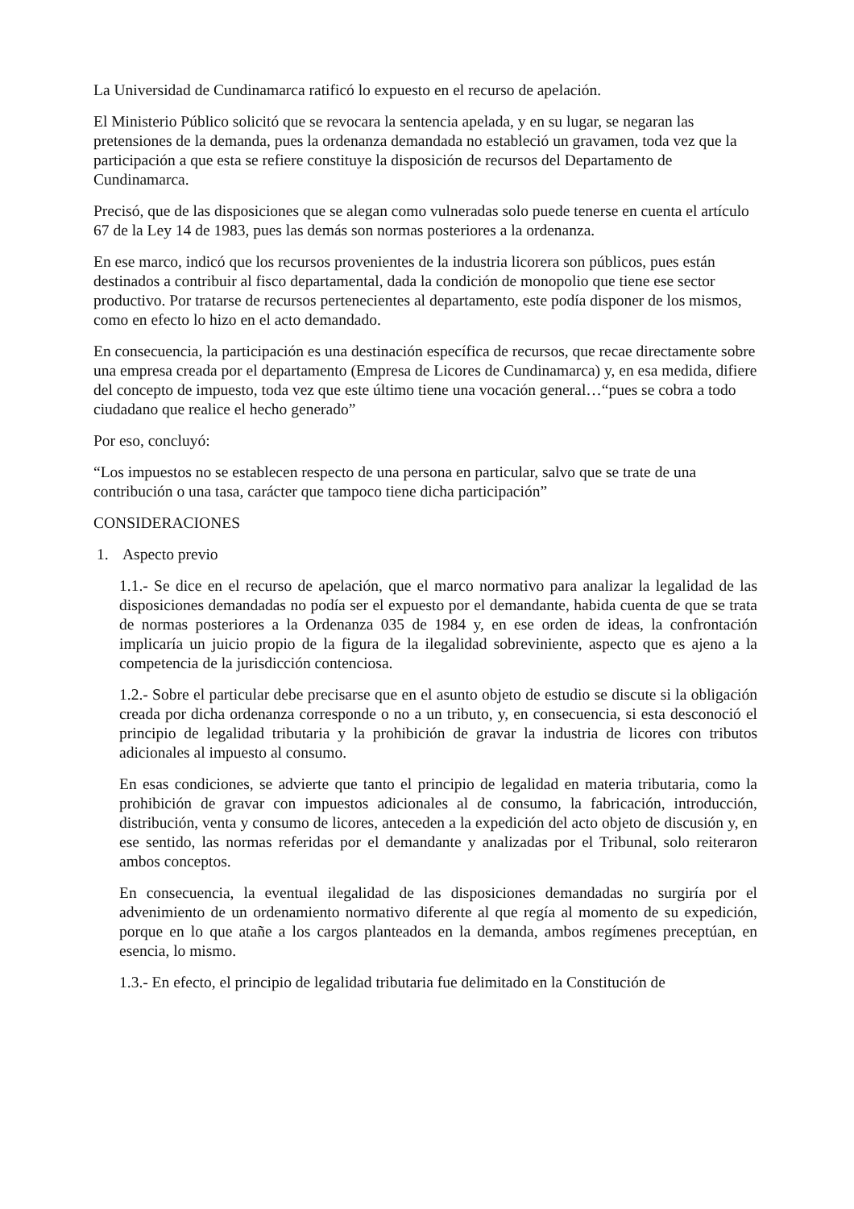La Universidad de Cundinamarca ratificó lo expuesto en el recurso de apelación.
El Ministerio Público solicitó que se revocara la sentencia apelada, y en su lugar, se negaran las pretensiones de la demanda, pues la ordenanza demandada no estableció un gravamen, toda vez que la participación a que esta se refiere constituye la disposición de recursos del Departamento de Cundinamarca.
Precisó, que de las disposiciones que se alegan como vulneradas solo puede tenerse en cuenta el artículo 67 de la Ley 14 de 1983, pues las demás son normas posteriores a la ordenanza.
En ese marco, indicó que los recursos provenientes de la industria licorera son públicos, pues están destinados a contribuir al fisco departamental, dada la condición de monopolio que tiene ese sector productivo. Por tratarse de recursos pertenecientes al departamento, este podía disponer de los mismos, como en efecto lo hizo en el acto demandado.
En consecuencia, la participación es una destinación específica de recursos, que recae directamente sobre una empresa creada por el departamento (Empresa de Licores de Cundinamarca) y, en esa medida, difiere del concepto de impuesto, toda vez que este último tiene una vocación general…“pues se cobra a todo ciudadano que realice el hecho generado”
Por eso, concluyó:
“Los impuestos no se establecen respecto de una persona en particular, salvo que se trate de una contribución o una tasa, carácter que tampoco tiene dicha participación”
CONSIDERACIONES
1. Aspecto previo
1.1.- Se dice en el recurso de apelación, que el marco normativo para analizar la legalidad de las disposiciones demandadas no podía ser el expuesto por el demandante, habida cuenta de que se trata de normas posteriores a la Ordenanza 035 de 1984 y, en ese orden de ideas, la confrontación implicaría un juicio propio de la figura de la ilegalidad sobreviniente, aspecto que es ajeno a la competencia de la jurisdicción contenciosa.
1.2.- Sobre el particular debe precisarse que en el asunto objeto de estudio se discute si la obligación creada por dicha ordenanza corresponde o no a un tributo, y, en consecuencia, si esta desconoció el principio de legalidad tributaria y la prohibición de gravar la industria de licores con tributos adicionales al impuesto al consumo.
En esas condiciones, se advierte que tanto el principio de legalidad en materia tributaria, como la prohibición de gravar con impuestos adicionales al de consumo, la fabricación, introducción, distribución, venta y consumo de licores, anteceden a la expedición del acto objeto de discusión y, en ese sentido, las normas referidas por el demandante y analizadas por el Tribunal, solo reiteraron ambos conceptos.
En consecuencia, la eventual ilegalidad de las disposiciones demandadas no surgiría por el advenimiento de un ordenamiento normativo diferente al que regía al momento de su expedición, porque en lo que atañe a los cargos planteados en la demanda, ambos regímenes preceptúan, en esencia, lo mismo.
1.3.- En efecto, el principio de legalidad tributaria fue delimitado en la Constitución de